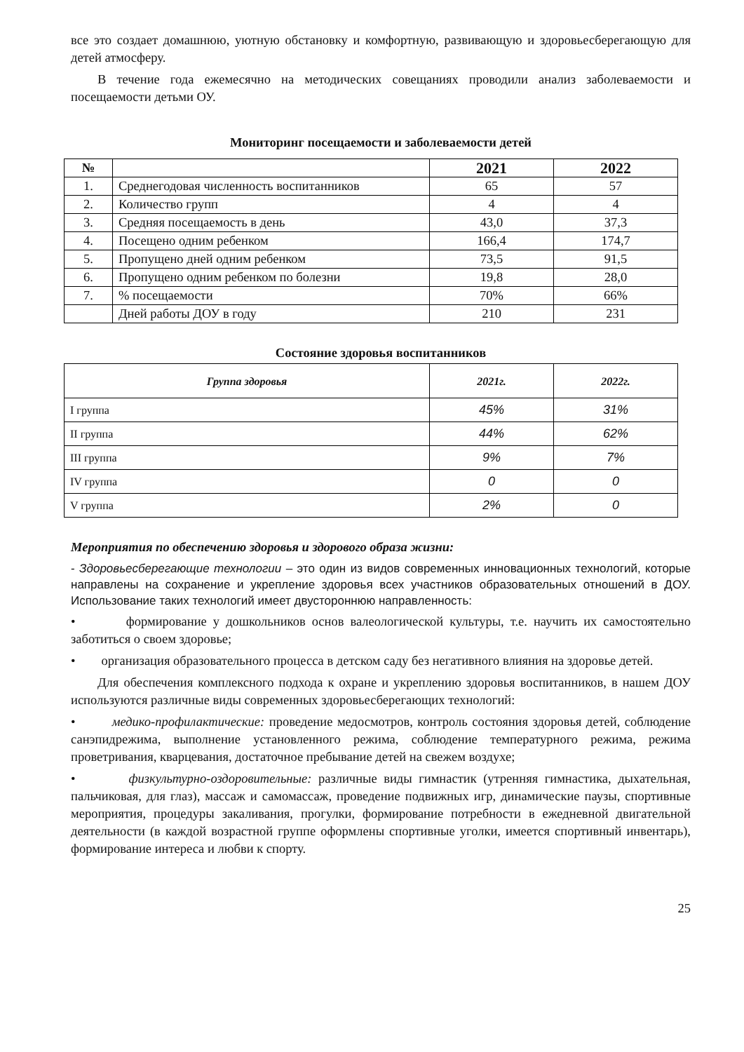все это создает домашнюю, уютную обстановку и комфортную, развивающую и здоровьесберегающую для детей атмосферу.
В течение года ежемесячно на методических совещаниях проводили анализ заболеваемости и посещаемости детьми ОУ.
Мониторинг посещаемости и заболеваемости детей
| № | | 2021 | 2022 |
| --- | --- | --- | --- |
| 1. | Среднегодовая численность воспитанников | 65 | 57 |
| 2. | Количество групп | 4 | 4 |
| 3. | Средняя посещаемость в день | 43,0 | 37,3 |
| 4. | Посещено одним ребенком | 166,4 | 174,7 |
| 5. | Пропущено дней одним ребенком | 73,5 | 91,5 |
| 6. | Пропущено одним ребенком по болезни | 19,8 | 28,0 |
| 7. | % посещаемости | 70% | 66% |
| | Дней работы ДОУ в году | 210 | 231 |
Состояние здоровья воспитанников
| Группа здоровья | 2021г. | 2022г. |
| --- | --- | --- |
| I группа | 45% | 31% |
| II группа | 44% | 62% |
| III группа | 9% | 7% |
| IV группа | 0 | 0 |
| V группа | 2% | 0 |
Мероприятия по обеспечению здоровья и здорового образа жизни:
- Здоровьесберегающие технологии – это один из видов современных инновационных технологий, которые направлены на сохранение и укрепление здоровья всех участников образовательных отношений в ДОУ. Использование таких технологий имеет двустороннюю направленность:
• формирование у дошкольников основ валеологической культуры, т.е. научить их самостоятельно заботиться о своем здоровье;
• организация образовательного процесса в детском саду без негативного влияния на здоровье детей.
Для обеспечения комплексного подхода к охране и укреплению здоровья воспитанников, в нашем ДОУ используются различные виды современных здоровьесберегающих технологий:
• медико-профилактические: проведение медосмотров, контроль состояния здоровья детей, соблюдение санэпидрежима, выполнение установленного режима, соблюдение температурного режима, режима проветривания, кварцевания, достаточное пребывание детей на свежем воздухе;
• физкультурно-оздоровительные: различные виды гимнастик (утренняя гимнастика, дыхательная, пальчиковая, для глаз), массаж и самомассаж, проведение подвижных игр, динамические паузы, спортивные мероприятия, процедуры закаливания, прогулки, формирование потребности в ежедневной двигательной деятельности (в каждой возрастной группе оформлены спортивные уголки, имеется спортивный инвентарь), формирование интереса и любви к спорту.
25